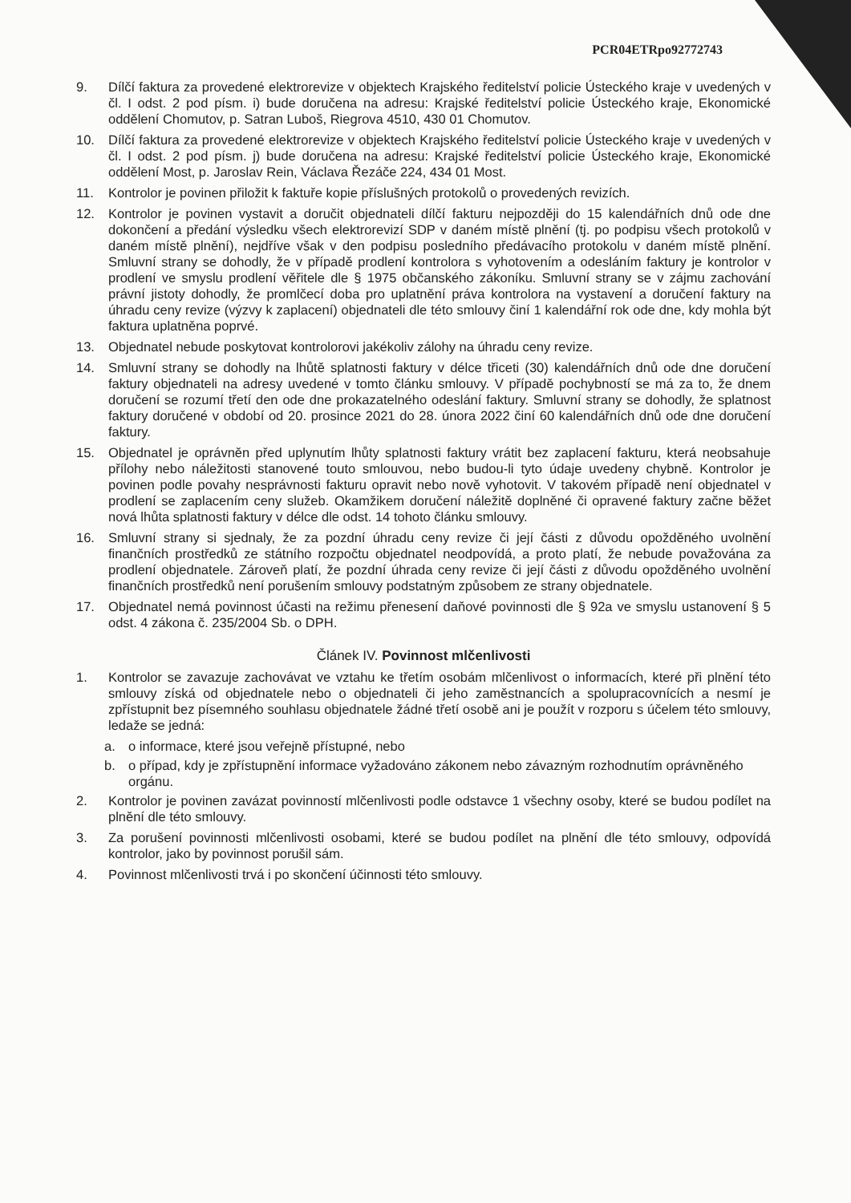PCR04ETRpo92772743
9. Dílčí faktura za provedené elektrorevize v objektech Krajského ředitelství policie Ústeckého kraje v uvedených v čl. I odst. 2 pod písm. i) bude doručena na adresu: Krajské ředitelství policie Ústeckého kraje, Ekonomické oddělení Chomutov, p. Satran Luboš, Riegrova 4510, 430 01 Chomutov.
10. Dílčí faktura za provedené elektrorevize v objektech Krajského ředitelství policie Ústeckého kraje v uvedených v čl. I odst. 2 pod písm. j) bude doručena na adresu: Krajské ředitelství policie Ústeckého kraje, Ekonomické oddělení Most, p. Jaroslav Rein, Václava Řezáče 224, 434 01 Most.
11. Kontrolor je povinen přiložit k faktuře kopie příslušných protokolů o provedených revizích.
12. Kontrolor je povinen vystavit a doručit objednateli dílčí fakturu nejpozději do 15 kalendářních dnů ode dne dokončení a předání výsledku všech elektrorevizí SDP v daném místě plnění (tj. po podpisu všech protokolů v daném místě plnění), nejdříve však v den podpisu posledního předávacího protokolu v daném místě plnění. Smluvní strany se dohodly, že v případě prodlení kontrolora s vyhotovením a odesláním faktury je kontrolor v prodlení ve smyslu prodlení věřitele dle § 1975 občanského zákoníku. Smluvní strany se v zájmu zachování právní jistoty dohodly, že promlčecí doba pro uplatnění práva kontrolora na vystavení a doručení faktury na úhradu ceny revize (výzvy k zaplacení) objednateli dle této smlouvy činí 1 kalendářní rok ode dne, kdy mohla být faktura uplatněna poprvé.
13. Objednatel nebude poskytovat kontrolorovi jakékoliv zálohy na úhradu ceny revize.
14. Smluvní strany se dohodly na lhůtě splatnosti faktury v délce třiceti (30) kalendářních dnů ode dne doručení faktury objednateli na adresy uvedené v tomto článku smlouvy. V případě pochybností se má za to, že dnem doručení se rozumí třetí den ode dne prokazatelného odeslání faktury. Smluvní strany se dohodly, že splatnost faktury doručené v období od 20. prosince 2021 do 28. února 2022 činí 60 kalendářních dnů ode dne doručení faktury.
15. Objednatel je oprávněn před uplynutím lhůty splatnosti faktury vrátit bez zaplacení fakturu, která neobsahuje přílohy nebo náležitosti stanovené touto smlouvou, nebo budou-li tyto údaje uvedeny chybně. Kontrolor je povinen podle povahy nesprávnosti fakturu opravit nebo nově vyhotovit. V takovém případě není objednatel v prodlení se zaplacením ceny služeb. Okamžikem doručení náležitě doplněné či opravené faktury začne běžet nová lhůta splatnosti faktury v délce dle odst. 14 tohoto článku smlouvy.
16. Smluvní strany si sjednaly, že za pozdní úhradu ceny revize či její části z důvodu opožděného uvolnění finančních prostředků ze státního rozpočtu objednatel neodpovídá, a proto platí, že nebude považována za prodlení objednatele. Zároveň platí, že pozdní úhrada ceny revize či její části z důvodu opožděného uvolnění finančních prostředků není porušením smlouvy podstatným způsobem ze strany objednatele.
17. Objednatel nemá povinnost účasti na režimu přenesení daňové povinnosti dle § 92a ve smyslu ustanovení § 5 odst. 4 zákona č. 235/2004 Sb. o DPH.
Článek IV. Povinnost mlčenlivosti
1. Kontrolor se zavazuje zachovávat ve vztahu ke třetím osobám mlčenlivost o informacích, které při plnění této smlouvy získá od objednatele nebo o objednateli či jeho zaměstnancích a spolupracovnících a nesmí je zpřístupnit bez písemného souhlasu objednatele žádné třetí osobě ani je použít v rozporu s účelem této smlouvy, ledaže se jedná:
a. o informace, které jsou veřejně přístupné, nebo
b. o případ, kdy je zpřístupnění informace vyžadováno zákonem nebo závazným rozhodnutím oprávněného orgánu.
2. Kontrolor je povinen zavázat povinností mlčenlivosti podle odstavce 1 všechny osoby, které se budou podílet na plnění dle této smlouvy.
3. Za porušení povinnosti mlčenlivosti osobami, které se budou podílet na plnění dle této smlouvy, odpovídá kontrolor, jako by povinnost porušil sám.
4. Povinnost mlčenlivosti trvá i po skončení účinnosti této smlouvy.